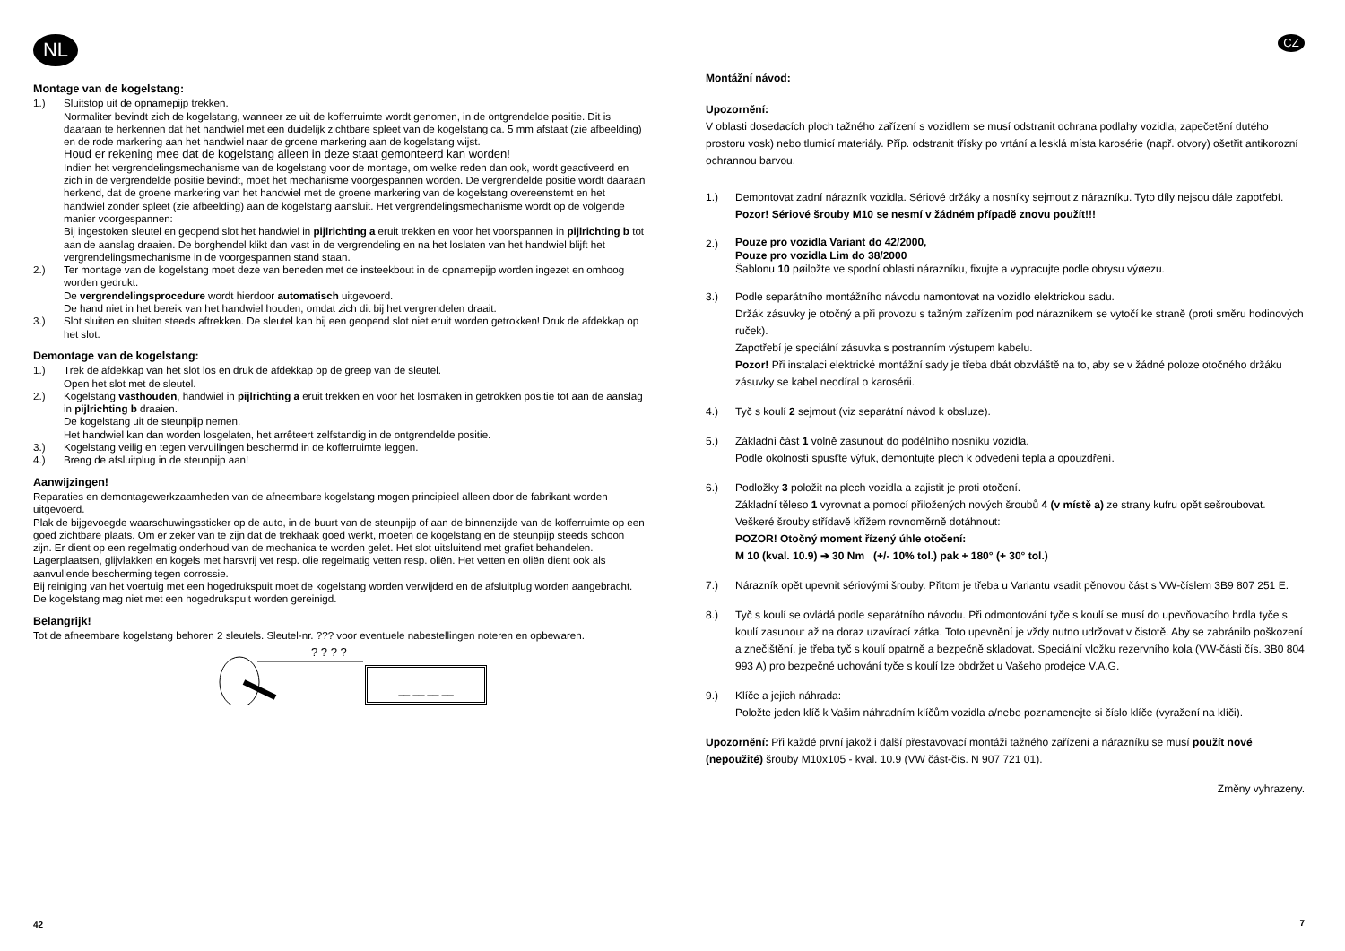NL
Montage van de kogelstang:
1.) Sluitstop uit de opnamepijp trekken.
Normaliter bevindt zich de kogelstang, wanneer ze uit de kofferruimte wordt genomen, in de ontgrendelde positie. Dit is daaraan te herkennen dat het handwiel met een duidelijk zichtbare spleet van de kogelstang ca. 5 mm afstaat (zie afbeelding) en de rode markering aan het handwiel naar de groene markering aan de kogelstang wijst.
Houd er rekening mee dat de kogelstang alleen in deze staat gemonteerd kan worden!
Indien het vergrendelingsmechanisme van de kogelstang voor de montage, om welke reden dan ook, wordt geactiveerd en zich in de vergrendelde positie bevindt, moet het mechanisme voorgespannen worden. De vergrendelde positie wordt daaraan herkend, dat de groene markering van het handwiel met de groene markering van de kogelstang overeenstemt en het handwiel zonder spleet (zie afbeelding) aan de kogelstang aansluit. Het vergrendelingsmechanisme wordt op de volgende manier voorgespannen:
Bij ingestoken sleutel en geopend slot het handwiel in pijlrichting a eruit trekken en voor het voorspannen in pijlrichting b tot aan de aanslag draaien. De borghendel klikt dan vast in de vergrendeling en na het loslaten van het handwiel blijft het vergrendelingsmechanisme in de voorgespannen stand staan.
2.) Ter montage van de kogelstang moet deze van beneden met de insteekbout in de opnamepijp worden ingezet en omhoog worden gedrukt.
De vergrendelingsprocedure wordt hierdoor automatisch uitgevoerd.
De hand niet in het bereik van het handwiel houden, omdat zich dit bij het vergrendelen draait.
3.) Slot sluiten en sluiten steeds aftrekken. De sleutel kan bij een geopend slot niet eruit worden getrokken! Druk de afdekkap op het slot.
Demontage van de kogelstang:
1.) Trek de afdekkap van het slot los en druk de afdekkap op de greep van de sleutel.
Open het slot met de sleutel.
2.) Kogelstang vasthouden, handwiel in pijlrichting a eruit trekken en voor het losmaken in getrokken positie tot aan de aanslag in pijlrichting b draaien.
De kogelstang uit de steunpijp nemen.
Het handwiel kan dan worden losgelaten, het arrêteert zelfstandig in de ontgrendelde positie.
3.) Kogelstang veilig en tegen vervuilingen beschermd in de kofferruimte leggen.
4.) Breng de afsluitplug in de steunpijp aan!
Aanwijzingen!
Reparaties en demontagewerkzaamheden van de afneembare kogelstang mogen principieel alleen door de fabrikant worden uitgevoerd.
Plak de bijgevoegde waarschuwingssticker op de auto, in de buurt van de steunpijp of aan de binnenzijde van de kofferruimte op een goed zichtbare plaats. Om er zeker van te zijn dat de trekhaak goed werkt, moeten de kogelstang en de steunpijp steeds schoon zijn. Er dient op een regelmatig onderhoud van de mechanica te worden gelet. Het slot uitsluitend met grafiet behandelen.
Lagerplaatsen, glijvlakken en kogels met harsvrij vet resp. olie regelmatig vetten resp. oliën. Het vetten en oliën dient ook als aanvullende bescherming tegen corrossie.
Bij reiniging van het voertuig met een hogedrukspuit moet de kogelstang worden verwijderd en de afsluitplug worden aangebracht. De kogelstang mag niet met een hogedrukspuit worden gereinigd.
Belangrijk!
Tot de afneembare kogelstang behoren 2 sleutels. Sleutel-nr. ??? voor eventuele nabestellingen noteren en opbewaren.
? ? ? ?
__ __ __ __
42
CZ
Montážní návod:
Upozornění:
V oblasti dosedacích ploch tažného zařízení s vozidlem se musí odstranit ochrana podlahy vozidla, zapečetění dutého prostoru vosk) nebo tlumicí materiály. Příp. odstranit třísky po vrtání a lesklá místa karosérie (např. otvory) ošetřit antikorozní ochrannou barvou.
1.) Demontovat zadní nárazník vozidla. Sériové držáky a nosníky sejmout z nárazníku. Tyto díly nejsou dále zapotřebí. Pozor! Sériové šrouby M10 se nesmí v žádném případě znovu použít!!!
2.)
Pouze pro vozidla Variant do 42/2000,
Pouze pro vozidla Lim do 38/2000
Šablonu 10 pøiložte ve spodní oblasti nárazníku, fixujte a vypracujte podle obrysu výøezu.
3.) Podle separátního montážního návodu namontovat na vozidlo elektrickou sadu.
Držák zásuvky je otočný a při provozu s tažným zařízením pod nárazníkem se vytočí ke straně (proti směru hodinových ruček).
Zapotřebí je speciální zásuvka s postranním výstupem kabelu.
Pozor! Při instalaci elektrické montážní sady je třeba dbát obzvláště na to, aby se v žádné poloze otočného držáku zásuvky se kabel neodíral o karosérii.
4.) Tyč s koulí 2 sejmout (viz separátní návod k obsluze).
5.) Základní část 1 volně zasunout do podélního nosníku vozidla.
Podle okolností spusťte výfuk, demontujte plech k odvedení tepla a opouzdření.
6.) Podložky 3 položit na plech vozidla a zajistit je proti otočení.
Základní těleso 1 vyrovnat a pomocí přiložených nových šroubů 4 (v místě a) ze strany kufru opět sešroubovat.
Veškeré šrouby střídavě křížem rovnoměrně dotáhnout:
POZOR! Otočný moment řízený úhle otočení:
M 10 (kval. 10.9) ➔ 30 Nm (+/- 10% tol.) pak + 180° (+ 30° tol.)
7.) Nárazník opět upevnit sériovými šrouby. Přitom je třeba u Variantu vsadit pěnovou část s VW-číslem 3B9 807 251 E.
8.) Tyč s koulí se ovládá podle separátního návodu. Při odmontování tyče s koulí se musí do upevňovacího hrdla tyče s koulí zasunout až na doraz uzavírací zátka. Toto upevnění je vždy nutno udržovat v čistotě. Aby se zabránilo poškození a znečištění, je třeba tyč s koulí opatrně a bezpečně skladovat. Speciální vložku rezervního kola (VW-části čís. 3B0 804 993 A) pro bezpečné uchování tyče s koulí lze obdržet u Vašeho prodejce V.A.G.
9.) Klíče a jejich náhrada:
Položte jeden klíč k Vašim náhradním klíčům vozidla a/nebo poznamenejte si číslo klíče (vyražení na klíči).
Upozornění: Při každé první jakož i další přestavovací montáži tažného zařízení a nárazníku se musí použít nové (nepoužité) šrouby M10x105 - kval. 10.9 (VW část-čís. N 907 721 01).
Změny vyhrazeny.
7